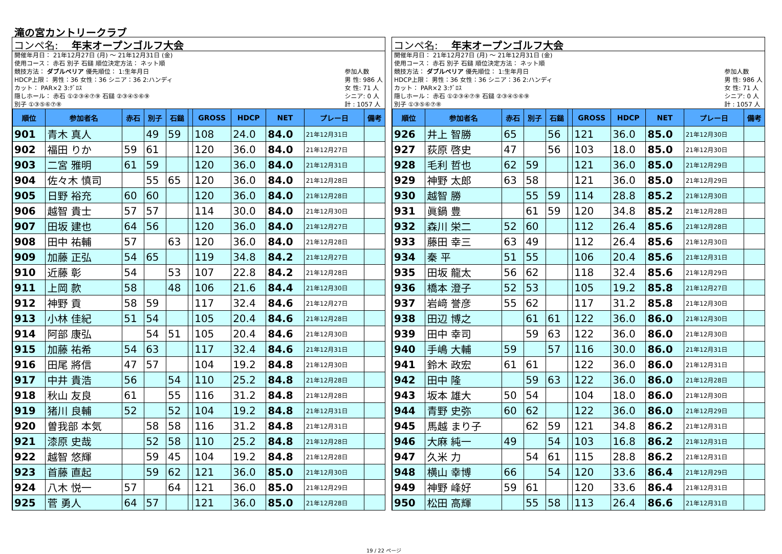滝の宮カントリークラブ
コンペ名: 年末オープンゴルフ大会
開催年月日： 21年12月27日 (月) ～ 21年12月31日 (金)
使用コース： 赤石 別子 石鎚 順位決定方法： ネット順
競技方法： ダブルペリア 優先順位： 1:生年月日
HDCP上限： 男性：36 女性：36 シニア：36 2:ハンディ
カット： PAR×2 3:ｸﾞﾛｽ
隠しホール： 赤石 ①②③④⑦⑨ 石鎚 ②③④⑤⑥⑨
別子 ①③⑤⑥⑦⑧
参加人数
男 性: 986 人
女 性: 71 人
シニア: 0 人
計 : 1057 人
| 順位 | 参加者名 | 赤石 | 別子 | 石鎚 | | GROSS | HDCP | NET | プレー日 | 備考 |
| --- | --- | --- | --- | --- | --- | --- | --- | --- | --- | --- |
| 901 | 青木 真人 | | 49 | 59 | | 108 | 24.0 | 84.0 | 21年12月31日 | |
| 902 | 福田 りか | 59 | 61 | | | 120 | 36.0 | 84.0 | 21年12月27日 | |
| 903 | 二宮 雅明 | 61 | 59 | | | 120 | 36.0 | 84.0 | 21年12月31日 | |
| 904 | 佐々木 慎司 | | 55 | 65 | | 120 | 36.0 | 84.0 | 21年12月28日 | |
| 905 | 日野 裕充 | 60 | 60 | | | 120 | 36.0 | 84.0 | 21年12月28日 | |
| 906 | 越智 貴士 | 57 | 57 | | | 114 | 30.0 | 84.0 | 21年12月30日 | |
| 907 | 田坂 建也 | 64 | 56 | | | 120 | 36.0 | 84.0 | 21年12月27日 | |
| 908 | 田中 祐輔 | 57 | | 63 | | 120 | 36.0 | 84.0 | 21年12月28日 | |
| 909 | 加藤 正弘 | 54 | 65 | | | 119 | 34.8 | 84.2 | 21年12月27日 | |
| 910 | 近藤 彰 | 54 | | 53 | | 107 | 22.8 | 84.2 | 21年12月28日 | |
| 911 | 上岡 款 | 58 | | 48 | | 106 | 21.6 | 84.4 | 21年12月30日 | |
| 912 | 神野 貢 | 58 | 59 | | | 117 | 32.4 | 84.6 | 21年12月27日 | |
| 913 | 小林 佳紀 | 51 | 54 | | | 105 | 20.4 | 84.6 | 21年12月28日 | |
| 914 | 阿部 康弘 | | 54 | 51 | | 105 | 20.4 | 84.6 | 21年12月30日 | |
| 915 | 加藤 祐希 | 54 | 63 | | | 117 | 32.4 | 84.6 | 21年12月31日 | |
| 916 | 田尾 將信 | 47 | 57 | | | 104 | 19.2 | 84.8 | 21年12月30日 | |
| 917 | 中井 貴浩 | 56 | | 54 | | 110 | 25.2 | 84.8 | 21年12月28日 | |
| 918 | 秋山 友良 | 61 | | 55 | | 116 | 31.2 | 84.8 | 21年12月28日 | |
| 919 | 猪川 良輔 | 52 | | 52 | | 104 | 19.2 | 84.8 | 21年12月31日 | |
| 920 | 曽我部 本気 | | 58 | 58 | | 116 | 31.2 | 84.8 | 21年12月31日 | |
| 921 | 漆原 史哉 | | 52 | 58 | | 110 | 25.2 | 84.8 | 21年12月28日 | |
| 922 | 越智 悠輝 | | 59 | 45 | | 104 | 19.2 | 84.8 | 21年12月28日 | |
| 923 | 首藤 直起 | | 59 | 62 | | 121 | 36.0 | 85.0 | 21年12月30日 | |
| 924 | 八木 悦一 | 57 | | 64 | | 121 | 36.0 | 85.0 | 21年12月29日 | |
| 925 | 菅 勇人 | 64 | 57 | | | 121 | 36.0 | 85.0 | 21年12月28日 | |
コンペ名: 年末オープンゴルフ大会
開催年月日： 21年12月27日 (月) ～ 21年12月31日 (金)
使用コース： 赤石 別子 石鎚 順位決定方法： ネット順
競技方法： ダブルペリア 優先順位： 1:生年月日
HDCP上限： 男性：36 女性：36 シニア：36 2:ハンディ
カット： PAR×2 3:ｸﾞﾛｽ
隠しホール： 赤石 ①②③④⑦⑨ 石鎚 ②③④⑤⑥⑨
別子 ①③⑤⑥⑦⑧
参加人数
男 性: 986 人
女 性: 71 人
シニア: 0 人
計 : 1057 人
| 順位 | 参加者名 | 赤石 | 別子 | 石鎚 | | GROSS | HDCP | NET | プレー日 | 備考 |
| --- | --- | --- | --- | --- | --- | --- | --- | --- | --- | --- |
| 926 | 井上 智勝 | 65 | | 56 | | 121 | 36.0 | 85.0 | 21年12月30日 | |
| 927 | 荻原 啓史 | 47 | | 56 | | 103 | 18.0 | 85.0 | 21年12月30日 | |
| 928 | 毛利 哲也 | 62 | 59 | | | 121 | 36.0 | 85.0 | 21年12月29日 | |
| 929 | 神野 太郎 | 63 | 58 | | | 121 | 36.0 | 85.0 | 21年12月29日 | |
| 930 | 越智 勝 | | 55 | 59 | | 114 | 28.8 | 85.2 | 21年12月30日 | |
| 931 | 眞鍋 豊 | | 61 | 59 | | 120 | 34.8 | 85.2 | 21年12月28日 | |
| 932 | 森川 栄二 | 52 | 60 | | | 112 | 26.4 | 85.6 | 21年12月28日 | |
| 933 | 藤田 幸三 | 63 | 49 | | | 112 | 26.4 | 85.6 | 21年12月30日 | |
| 934 | 秦 平 | 51 | 55 | | | 106 | 20.4 | 85.6 | 21年12月31日 | |
| 935 | 田坂 龍太 | 56 | 62 | | | 118 | 32.4 | 85.6 | 21年12月29日 | |
| 936 | 橋本 澄子 | 52 | 53 | | | 105 | 19.2 | 85.8 | 21年12月27日 | |
| 937 | 岩﨑 誉彦 | 55 | 62 | | | 117 | 31.2 | 85.8 | 21年12月30日 | |
| 938 | 田辺 博之 | | 61 | 61 | | 122 | 36.0 | 86.0 | 21年12月30日 | |
| 939 | 田中 幸司 | | 59 | 63 | | 122 | 36.0 | 86.0 | 21年12月30日 | |
| 940 | 手嶋 大輔 | 59 | | 57 | | 116 | 30.0 | 86.0 | 21年12月31日 | |
| 941 | 鈴木 政宏 | 61 | 61 | | | 122 | 36.0 | 86.0 | 21年12月31日 | |
| 942 | 田中 隆 | | 59 | 63 | | 122 | 36.0 | 86.0 | 21年12月28日 | |
| 943 | 坂本 雄大 | 50 | 54 | | | 104 | 18.0 | 86.0 | 21年12月30日 | |
| 944 | 青野 史弥 | 60 | 62 | | | 122 | 36.0 | 86.0 | 21年12月29日 | |
| 945 | 馬越 まり子 | | 62 | 59 | | 121 | 34.8 | 86.2 | 21年12月31日 | |
| 946 | 大麻 純一 | 49 | | 54 | | 103 | 16.8 | 86.2 | 21年12月31日 | |
| 947 | 久米 力 | | 54 | 61 | | 115 | 28.8 | 86.2 | 21年12月31日 | |
| 948 | 横山 幸博 | 66 | | 54 | | 120 | 33.6 | 86.4 | 21年12月29日 | |
| 949 | 神野 峰好 | 59 | 61 | | | 120 | 33.6 | 86.4 | 21年12月31日 | |
| 950 | 松田 高輝 | | 55 | 58 | | 113 | 26.4 | 86.6 | 21年12月31日 | |
19 / 22 ページ